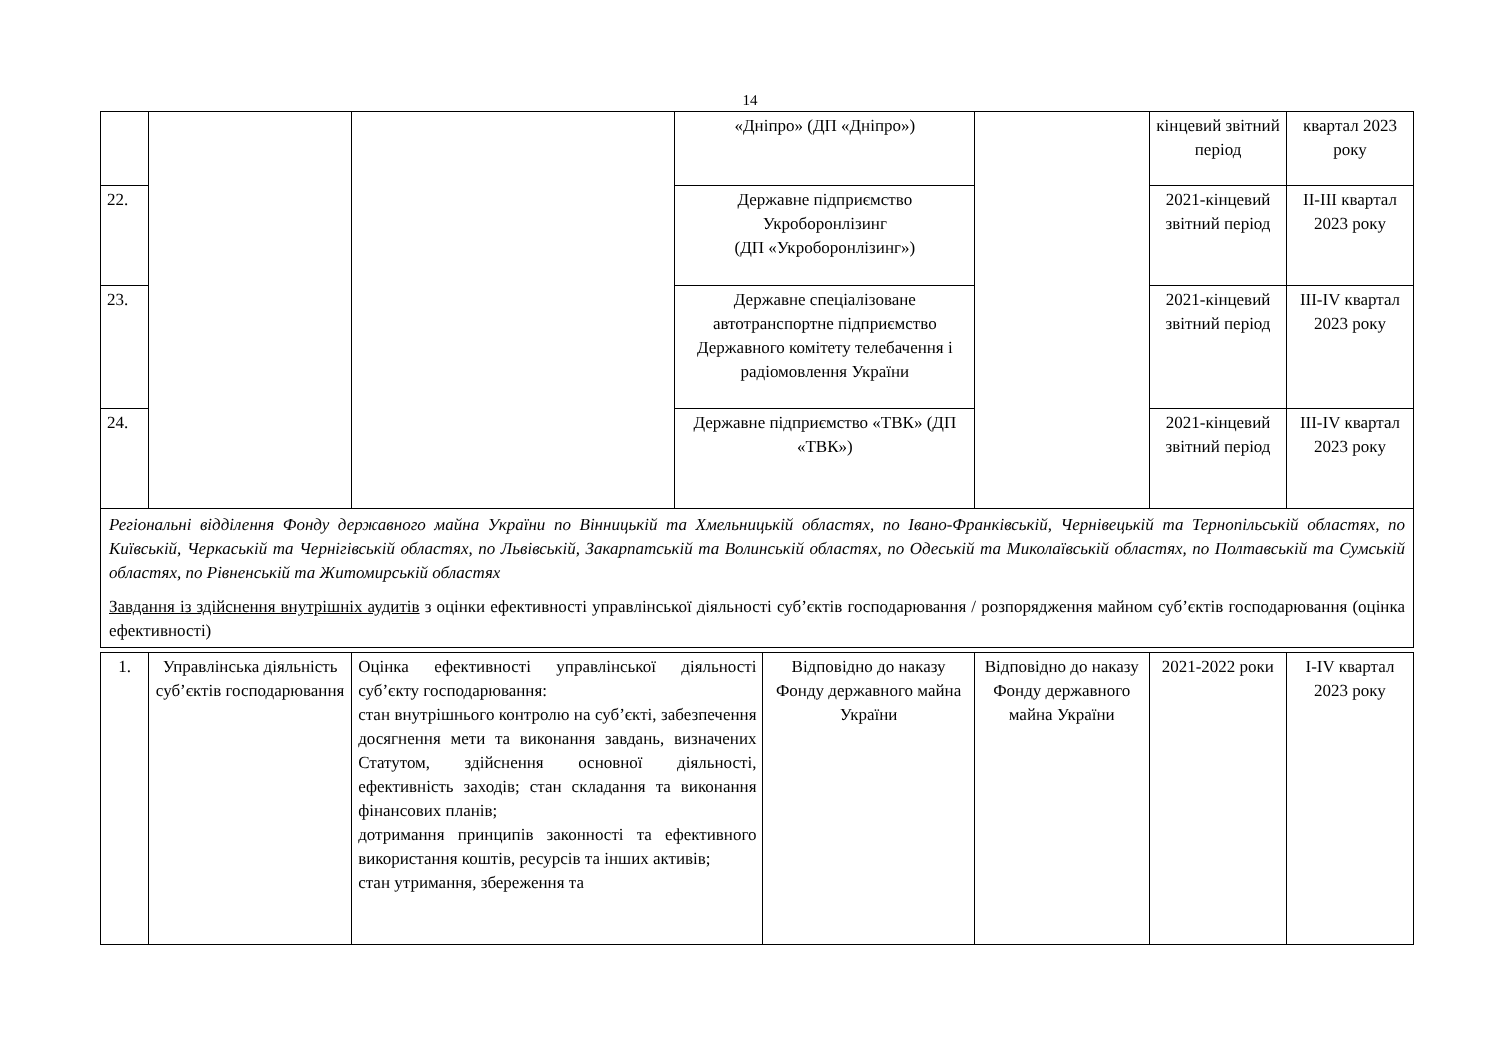14
| | | | «Дніпро» (ДП «Дніпро») | | кінцевий звітний період | квартал 2023 року |
| 22. | | | Державне підприємство Укроборонлізинг (ДП «Укроборонлізинг») | | 2021-кінцевий звітний період | II-III квартал 2023 року |
| 23. | | | Державне спеціалізоване автотранспортне підприємство Державного комітету телебачення і радіомовлення України | | 2021-кінцевий звітний період | III-IV квартал 2023 року |
| 24. | | | Державне підприємство «ТВК» (ДП «ТВК») | | 2021-кінцевий звітний період | III-IV квартал 2023 року |
| Регіональні відділення Фонду державного майна України по Вінницькій та Хмельницькій областях, по Івано-Франківській, Чернівецькій та Тернопільській областях, по Київській, Черкаській та Чернігівській областях, по Львівській, Закарпатській та Волинській областях, по Одеській та Миколаївській областях, по Полтавській та Сумській областях, по Рівненській та Житомирській областях Завдання із здійснення внутрішніх аудитів з оцінки ефективності управлінської діяльності суб’єктів господарювання / розпорядження майном суб’єктів господарювання (оцінка ефективності) | | | | | | |
| 1. | Управлінська діяльність суб’єктів господарювання | Оцінка ефективності управлінської діяльності суб’єкту господарювання: стан внутрішнього контролю на суб’єкті, забезпечення досягнення мети та виконання завдань, визначених Статутом, здійснення основної діяльності, ефективність заходів; стан складання та виконання фінансових планів; дотримання принципів законності та ефективного використання коштів, ресурсів та інших активів; стан утримання, збереження та | Відповідно до наказу Фонду державного майна України | Відповідно до наказу Фонду державного майна України | 2021-2022 роки | I-IV квартал 2023 року |